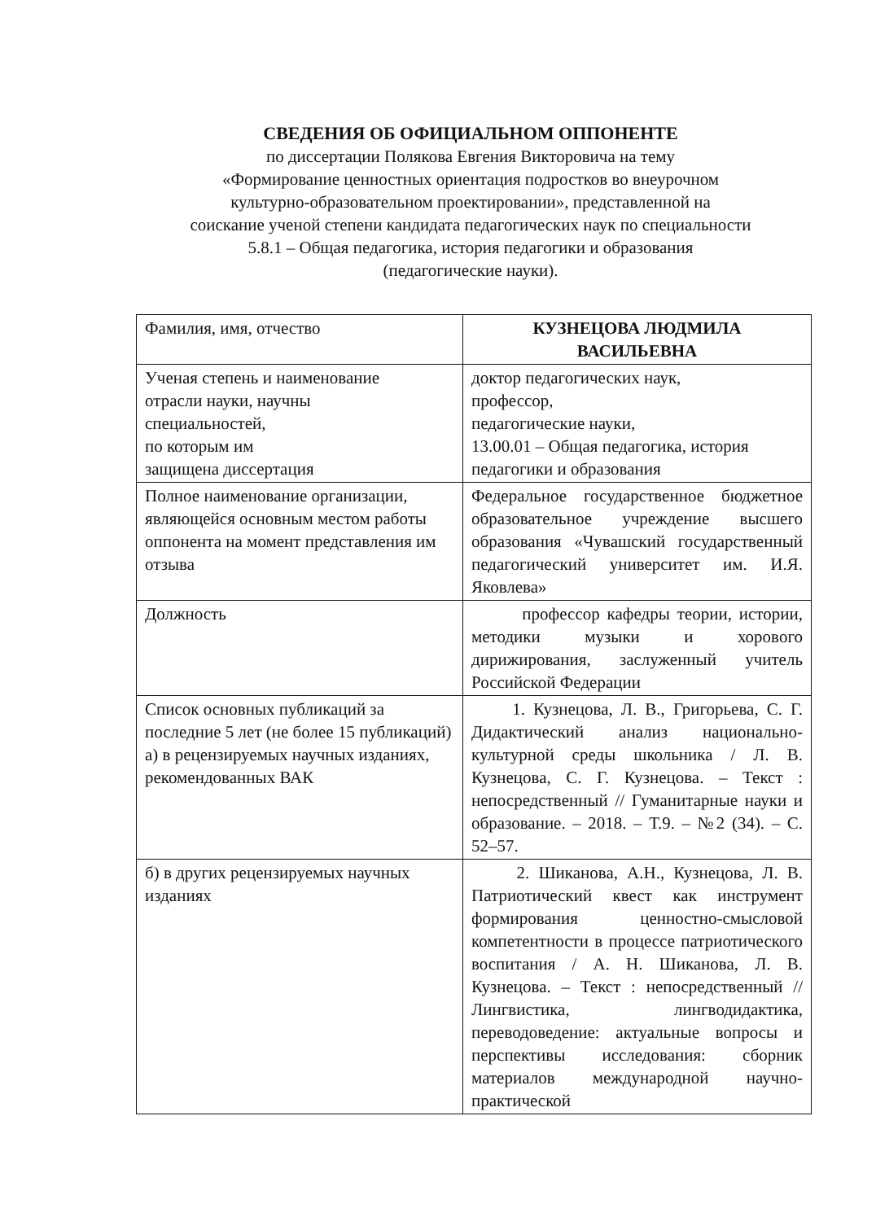СВЕДЕНИЯ ОБ ОФИЦИАЛЬНОМ ОППОНЕНТЕ
по диссертации Полякова Евгения Викторовича на тему
«Формирование ценностных ориентация подростков во внеурочном
культурно-образовательном проектировании», представленной на
соискание ученой степени кандидата педагогических наук по специальности
5.8.1 – Общая педагогика, история педагогики и образования
(педагогические науки).
| Фамилия, имя, отчество | КУЗНЕЦОВА ЛЮДМИЛА ВАСИЛЬЕВНА |
| Ученая степень и наименование отрасли науки, научны специальностей, по которым им защищена диссертация | доктор педагогических наук, профессор, педагогические науки, 13.00.01 – Общая педагогика, история педагогики и образования |
| Полное наименование организации, являющейся основным местом работы оппонента на момент представления им отзыва | Федеральное государственное бюджетное образовательное учреждение высшего образования «Чувашский государственный педагогический университет им. И.Я. Яковлева» |
| Должность | профессор кафедры теории, истории, методики музыки и хорового дирижирования, заслуженный учитель Российской Федерации |
| Список основных публикаций за последние 5 лет (не более 15 публикаций) а) в рецензируемых научных изданиях, рекомендованных ВАК | 1. Кузнецова, Л. В., Григорьева, С. Г. Дидактический анализ национально-культурной среды школьника / Л. В. Кузнецова, С. Г. Кузнецова. – Текст : непосредственный // Гуманитарные науки и образование. – 2018. – Т.9. – №2 (34). – С. 52–57. |
| б) в других рецензируемых научных изданиях | 2. Шиканова, А.Н., Кузнецова, Л. В. Патриотический квест как инструмент формирования ценностно-смысловой компетентности в процессе патриотического воспитания / А. Н. Шиканова, Л. В. Кузнецова. – Текст : непосредственный // Лингвистика, лингводидактика, переводоведение: актуальные вопросы и перспективы исследования: сборник материалов международной научно-практической |